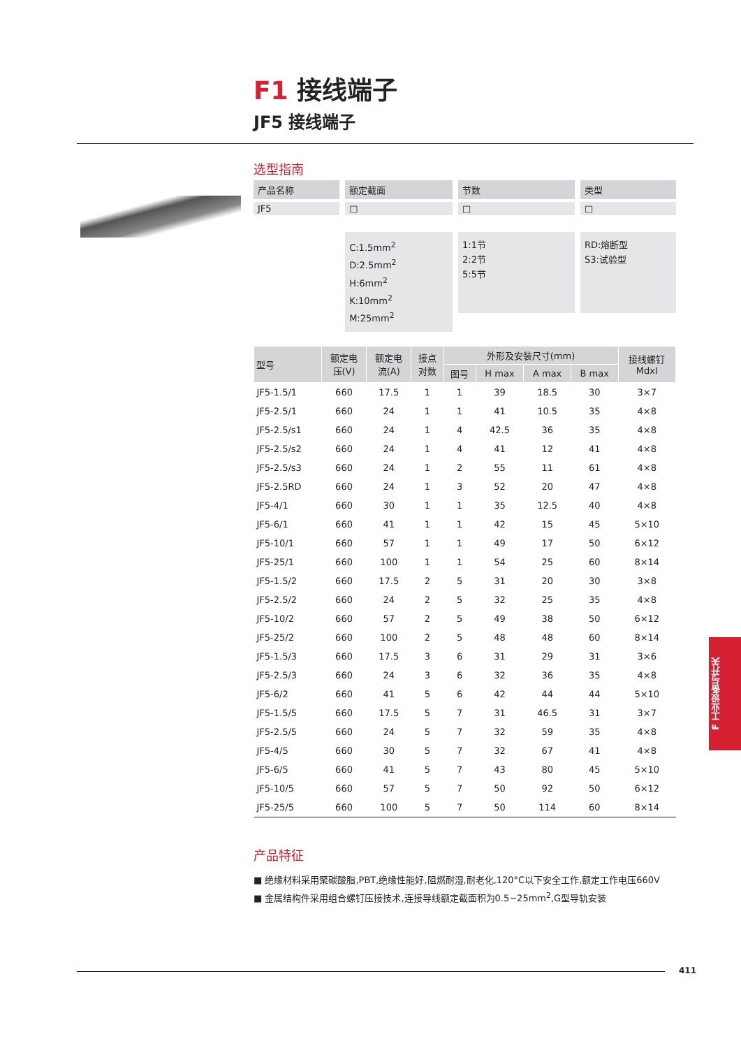F1 接线端子
JF5 接线端子
选型指南
产品名称
JF5
额定截面
□
C:1.5mm<sup>2</sup>
D:2.5mm<sup>2</sup>
H:6mm<sup>2</sup>
K:10mm<sup>2</sup>
M:25mm<sup>2</sup>
节数
□
1:1节
2:2节
5:5节
类型
□
RD:熔断型
S3:试验型
| 型号 | 额定电 压(V) | 额定电 流(A) | 接点 对数 | 外形及安装尺寸(mm) | | | | 接线螺钉 MdxI |
| --- | --- | --- | --- | --- | --- | --- | --- | --- |
| | | | | 图号 | H max | A max | B max | |
| JF5-1.5/1 | 660 | 17.5 | 1 | 1 | 39 | 18.5 | 30 | 3×7 |
| JF5-2.5/1 | 660 | 24 | 1 | 1 | 41 | 10.5 | 35 | 4×8 |
| JF5-2.5/s1 | 660 | 24 | 1 | 4 | 42.5 | 36 | 35 | 4×8 |
| JF5-2.5/s2 | 660 | 24 | 1 | 4 | 41 | 12 | 41 | 4×8 |
| JF5-2.5/s3 | 660 | 24 | 1 | 2 | 55 | 11 | 61 | 4×8 |
| JF5-2.5RD | 660 | 24 | 1 | 3 | 52 | 20 | 47 | 4×8 |
| JF5-4/1 | 660 | 30 | 1 | 1 | 35 | 12.5 | 40 | 4×8 |
| JF5-6/1 | 660 | 41 | 1 | 1 | 42 | 15 | 45 | 5×10 |
| JF5-10/1 | 660 | 57 | 1 | 1 | 49 | 17 | 50 | 6×12 |
| JF5-25/1 | 660 | 100 | 1 | 1 | 54 | 25 | 60 | 8×14 |
| JF5-1.5/2 | 660 | 17.5 | 2 | 5 | 31 | 20 | 30 | 3×8 |
| JF5-2.5/2 | 660 | 24 | 2 | 5 | 32 | 25 | 35 | 4×8 |
| JF5-10/2 | 660 | 57 | 2 | 5 | 49 | 38 | 50 | 6×12 |
| JF5-25/2 | 660 | 100 | 2 | 5 | 48 | 48 | 60 | 8×14 |
| JF5-1.5/3 | 660 | 17.5 | 3 | 6 | 31 | 29 | 31 | 3×6 |
| JF5-2.5/3 | 660 | 24 | 3 | 6 | 32 | 36 | 35 | 4×8 |
| JF5-6/2 | 660 | 41 | 5 | 6 | 42 | 44 | 44 | 5×10 |
| JF5-1.5/5 | 660 | 17.5 | 5 | 7 | 31 | 46.5 | 31 | 3×7 |
| JF5-2.5/5 | 660 | 24 | 5 | 7 | 32 | 59 | 35 | 4×8 |
| JF5-4/5 | 660 | 30 | 5 | 7 | 32 | 67 | 41 | 4×8 |
| JF5-6/5 | 660 | 41 | 5 | 7 | 43 | 80 | 45 | 5×10 |
| JF5-10/5 | 660 | 57 | 5 | 7 | 50 | 92 | 50 | 6×12 |
| JF5-25/5 | 660 | 100 | 5 | 7 | 50 | 114 | 60 | 8×14 |
产品特征
■ 绝缘材料采用聚碳酸脂,PBT,绝缘性能好,阻燃耐湿,耐老化,120°C以下安全工作,额定工作电压660V
■ 金属结构件采用组合螺钉压接技术,连接导线额定截面积为0.5~25mm<sup>2</sup>,G型导轨安装
F 工业设备与开关
411